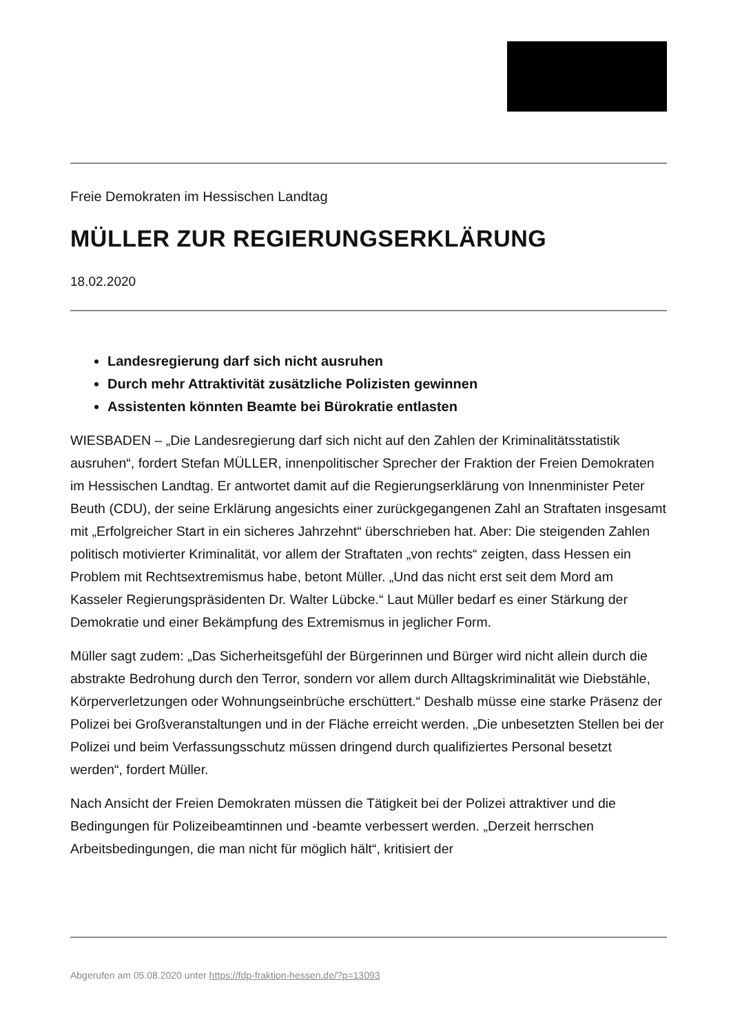Freie Demokraten im Hessischen Landtag
MÜLLER ZUR REGIERUNGSERKLÄRUNG
18.02.2020
Landesregierung darf sich nicht ausruhen
Durch mehr Attraktivität zusätzliche Polizisten gewinnen
Assistenten könnten Beamte bei Bürokratie entlasten
WIESBADEN – „Die Landesregierung darf sich nicht auf den Zahlen der Kriminalitätsstatistik ausruhen“, fordert Stefan MÜLLER, innenpolitischer Sprecher der Fraktion der Freien Demokraten im Hessischen Landtag. Er antwortet damit auf die Regierungserklärung von Innenminister Peter Beuth (CDU), der seine Erklärung angesichts einer zurückgegangenen Zahl an Straftaten insgesamt mit „Erfolgreicher Start in ein sicheres Jahrzehnt“ überschrieben hat. Aber: Die steigenden Zahlen politisch motivierter Kriminalität, vor allem der Straftaten „von rechts“ zeigten, dass Hessen ein Problem mit Rechtsextremismus habe, betont Müller. „Und das nicht erst seit dem Mord am Kasseler Regierungspräsidenten Dr. Walter Lübcke.“ Laut Müller bedarf es einer Stärkung der Demokratie und einer Bekämpfung des Extremismus in jeglicher Form.
Müller sagt zudem: „Das Sicherheitsgefühl der Bürgerinnen und Bürger wird nicht allein durch die abstrakte Bedrohung durch den Terror, sondern vor allem durch Alltagskriminalität wie Diebstähle, Körperverletzungen oder Wohnungseinbrüche erschüttert.“ Deshalb müsse eine starke Präsenz der Polizei bei Großveranstaltungen und in der Fläche erreicht werden. „Die unbesetzten Stellen bei der Polizei und beim Verfassungsschutz müssen dringend durch qualifiziertes Personal besetzt werden“, fordert Müller.
Nach Ansicht der Freien Demokraten müssen die Tätigkeit bei der Polizei attraktiver und die Bedingungen für Polizeibeamtinnen und -beamte verbessert werden. „Derzeit herrschen Arbeitsbedingungen, die man nicht für möglich hält“, kritisiert der
Abgerufen am 05.08.2020 unter https://fdp-fraktion-hessen.de/?p=13093